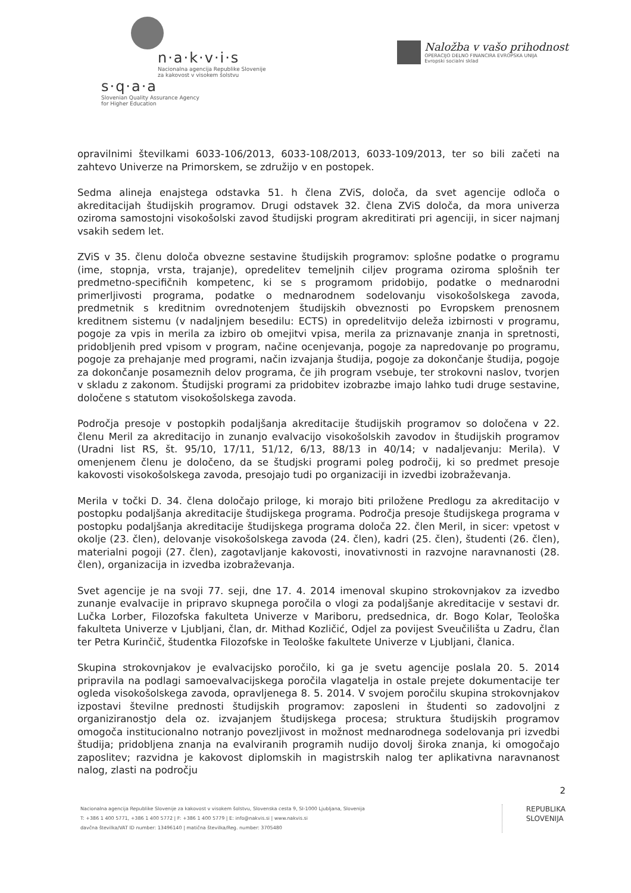n·a·k·v·i·s
Nacionalna agencija Republike Slovenije
za kakovost v visokem šolstvu
s·q·a·a
Slovenian Quality Assurance Agency
for Higher Education
Naložba v vašo prihodnost
OPERACIJO DELNO FINANCIRA EVROPSKA UNIJA
Evropski socialni sklad
opravilnimi številkami 6033-106/2013, 6033-108/2013, 6033-109/2013, ter so bili začeti na zahtevo Univerze na Primorskem, se združijo v en postopek.
Sedma alineja enajstega odstavka 51. h člena ZViS, določa, da svet agencije odloča o akreditacijah študijskih programov. Drugi odstavek 32. člena ZViS določa, da mora univerza oziroma samostojni visokošolski zavod študijski program akreditirati pri agenciji, in sicer najmanj vsakih sedem let.
ZViS v 35. členu določa obvezne sestavine študijskih programov: splošne podatke o programu (ime, stopnja, vrsta, trajanje), opredelitev temeljnih ciljev programa oziroma splošnih ter predmetno-specifičnih kompetenc, ki se s programom pridobijo, podatke o mednarodni primerljivosti programa, podatke o mednarodnem sodelovanju visokošolskega zavoda, predmetnik s kreditnim ovrednotenjem študijskih obveznosti po Evropskem prenosnem kreditnem sistemu (v nadaljnjem besedilu: ECTS) in opredelitvijo deleža izbirnosti v programu, pogoje za vpis in merila za izbiro ob omejitvi vpisa, merila za priznavanje znanja in spretnosti, pridobljenih pred vpisom v program, načine ocenjevanja, pogoje za napredovanje po programu, pogoje za prehajanje med programi, način izvajanja študija, pogoje za dokončanje študija, pogoje za dokončanje posameznih delov programa, če jih program vsebuje, ter strokovni naslov, tvorjen v skladu z zakonom. Študijski programi za pridobitev izobrazbe imajo lahko tudi druge sestavine, določene s statutom visokošolskega zavoda.
Področja presoje v postopkih podaljšanja akreditacije študijskih programov so določena v 22. členu Meril za akreditacijo in zunanjo evalvacijo visokošolskih zavodov in študijskih programov (Uradni list RS, št. 95/10, 17/11, 51/12, 6/13, 88/13 in 40/14; v nadaljevanju: Merila). V omenjenem členu je določeno, da se študjski programi poleg področij, ki so predmet presoje kakovosti visokošolskega zavoda, presojajo tudi po organizaciji in izvedbi izobraževanja.
Merila v točki D. 34. člena določajo priloge, ki morajo biti priložene Predlogu za akreditacijo v postopku podaljšanja akreditacije študijskega programa. Področja presoje študijskega programa v postopku podaljšanja akreditacije študijskega programa določa 22. člen Meril, in sicer: vpetost v okolje (23. člen), delovanje visokošolskega zavoda (24. člen), kadri (25. člen), študenti (26. člen), materialni pogoji (27. člen), zagotavljanje kakovosti, inovativnosti in razvojne naravnanosti (28. člen), organizacija in izvedba izobraževanja.
Svet agencije je na svoji 77. seji, dne 17. 4. 2014 imenoval skupino strokovnjakov za izvedbo zunanje evalvacije in pripravo skupnega poročila o vlogi za podaljšanje akreditacije v sestavi dr. Lučka Lorber, Filozofska fakulteta Univerze v Mariboru, predsednica, dr. Bogo Kolar, Teološka fakulteta Univerze v Ljubljani, član, dr. Mithad Kozličić, Odjel za povijest Sveučilišta u Zadru, član ter Petra Kurinčič, študentka Filozofske in Teološke fakultete Univerze v Ljubljani, članica.
Skupina strokovnjakov je evalvacijsko poročilo, ki ga je svetu agencije poslala 20. 5. 2014 pripravila na podlagi samoevalvacijskega poročila vlagatelja in ostale prejete dokumentacije ter ogleda visokošolskega zavoda, opravljenega 8. 5. 2014. V svojem poročilu skupina strokovnjakov izpostavi številne prednosti študijskih programov: zaposleni in študenti so zadovoljni z organiziranostjo dela oz. izvajanjem študijskega procesa; struktura študijskih programov omogoča institucionalno notranjo povezljivost in možnost mednarodnega sodelovanja pri izvedbi študija; pridobljena znanja na evalviranih programih nudijo dovolj široka znanja, ki omogočajo zaposlitev; razvidna je kakovost diplomskih in magistrskih nalog ter aplikativna naravnanost nalog, zlasti na področju
2
Nacionalna agencija Republike Slovenije za kakovost v visokem šolstvu, Slovenska cesta 9, SI-1000 Ljubljana, Slovenija
T: +386 1 400 5771, +386 1 400 5772 | F: +386 1 400 5779 | E: info@nakvis.si | www.nakvis.si
davčna številka/VAT ID number: 13496140 | matična številka/Reg. number: 3705480
REPUBLIKA
SLOVENIJA